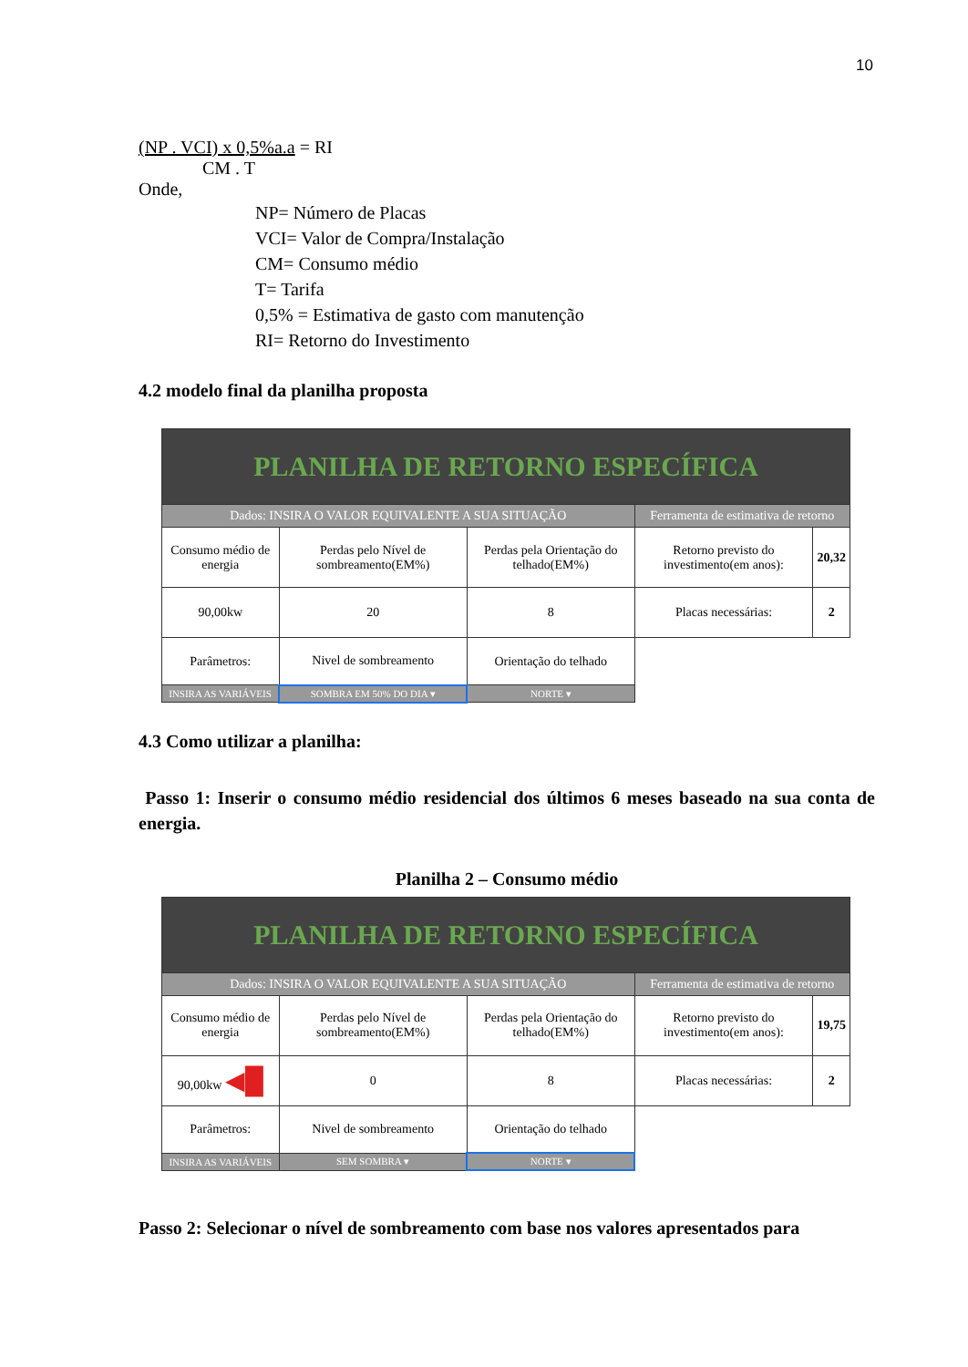10
(NP . VCI) x 0,5%a.a = RI
CM . T
Onde,
NP= Número de Placas
VCI= Valor de Compra/Instalação
CM= Consumo médio
T= Tarifa
0,5% = Estimativa de gasto com manutenção
RI= Retorno do Investimento
4.2 modelo final da planilha proposta
| PLANILHA DE RETORNO ESPECÍFICA | | | | |
| Dados: INSIRA O VALOR EQUIVALENTE A SUA SITUAÇÃO | | | Ferramenta de estimativa de retorno | |
| Consumo médio de energia | Perdas pelo Nível de sombreamento(EM%) | Perdas pela Orientação do telhado(EM%) | Retorno previsto do investimento(em anos): | 20,32 |
| 90,00kw | 20 | 8 | Placas necessárias: | 2 |
| Parâmetros: | Nivel de sombreamento | Orientação do telhado | | |
| INSIRA AS VARIÁVEIS | SOMBRA EM 50% DO DIA ▾ | NORTE ▾ | | |
4.3 Como utilizar a planilha:
Passo 1: Inserir o consumo médio residencial dos últimos 6 meses baseado na sua conta de energia.
Planilha 2 – Consumo médio
| PLANILHA DE RETORNO ESPECÍFICA | | | | |
| Dados: INSIRA O VALOR EQUIVALENTE A SUA SITUAÇÃO | | | Ferramenta de estimativa de retorno | |
| Consumo médio de energia | Perdas pelo Nível de sombreamento(EM%) | Perdas pela Orientação do telhado(EM%) | Retorno previsto do investimento(em anos): | 19,75 |
| 90,00kw ◀█ | 0 | 8 | Placas necessárias: | 2 |
| Parâmetros: | Nivel de sombreamento | Orientação do telhado | | |
| INSIRA AS VARIÁVEIS | SEM SOMBRA ▾ | NORTE ▾ | | |
Passo 2: Selecionar o nível de sombreamento com base nos valores apresentados para